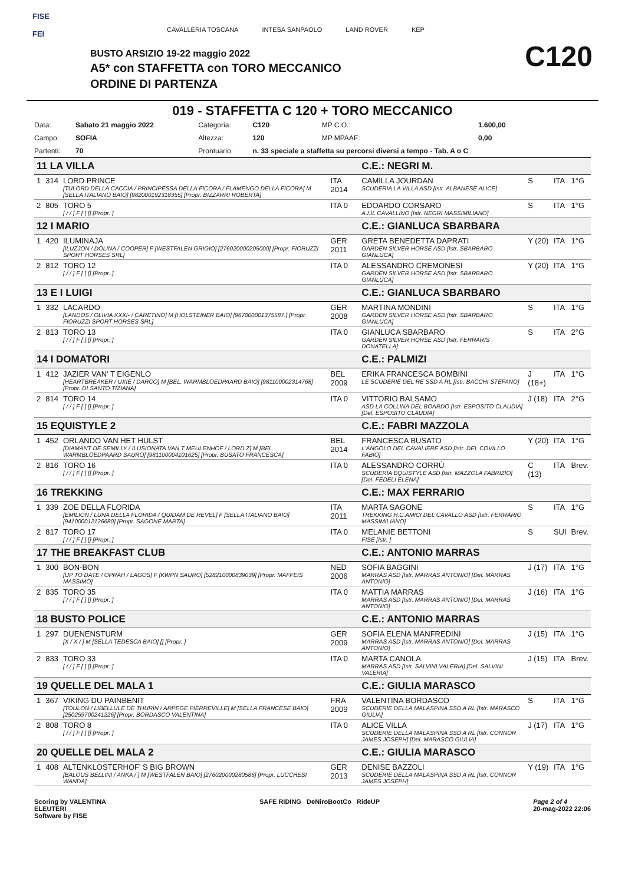FISE
FEI
CAVALLERIA TOSCANA INTESA SANPAOLO LAND ROVER KEP
BUSTO ARSIZIO 19-22 maggio 2022
A5* con STAFFETTA con TORO MECCANICO
ORDINE DI PARTENZA
C120
019 - STAFFETTA C 120 + TORO MECCANICO
| Data: | Sabato 21 maggio 2022 | Categoria: | C120 | MP C.O.: | 1.600,00 |
| Campo: | SOFIA | Altezza: | 120 | MP MPAAF: | 0,00 |
| Partenti: | 70 | Prontuario: | n. 33 speciale a staffetta su percorsi diversi a tempo - Tab. A o C | | |
| 11 LA VILLA | | | | C.E.: NEGRI M. | | | |
| 1 | 314 | LORD PRINCE [TULORD DELLA CACCIA / PRINCIPESSA DELLA FICORA / FLAMENGO DELLA FICORA] M [SELLA ITALIANO BAIO] [982000192318355] [Propr. BIZZARRI ROBERTA] | ITA 2014 | CAMILLA JOURDAN SCUDERIA LA VILLA ASD [Istr. ALBANESE ALICE] | S | ITA | 1°G |
| 2 | 805 | TORO 5 [ / / ] F [ ] [] [Propr. ] | ITA 0 | EDOARDO CORSARO A.I.IL CAVALLINO [Istr. NEGRI MASSIMILIANO] | S | ITA | 1°G |
| 12 I MARIO | | | | C.E.: GIANLUCA SBARBARA | | | |
| 1 | 420 | ILUMINAJA [ILUZJON / DOLINA / COOPER] F [WESTFALEN GRIGIO] [276020000205000] [Propr. FIORUZZI SPORT HORSES SRL] | GER 2011 | GRETA BENEDETTA DAPRATI GARDEN SILVER HORSE ASD [Istr. SBARBARO GIANLUCA] | Y (20) | ITA | 1°G |
| 2 | 812 | TORO 12 [ / / ] F [ ] [] [Propr. ] | ITA 0 | ALESSANDRO CREMONESI GARDEN SILVER HORSE ASD [Istr. SBARBARO GIANLUCA] | Y (20) | ITA | 1°G |
| 13 E I LUIGI | | | | C.E.: GIANLUCA SBARBARO | | | |
| 1 | 332 | LACARDO [LANDOS / OLIVIA XXXI- / CARETINO] M [HOLSTEINER BAIO] [967000001375587.] [Propr. FIORUZZI SPORT HORSES SRL] | GER 2008 | MARTINA MONDINI GARDEN SILVER HORSE ASD [Istr. SBARBARO GIANLUCA] | S | ITA | 1°G |
| 2 | 813 | TORO 13 [ / / ] F [ ] [] [Propr. ] | ITA 0 | GIANLUCA SBARBARO GARDEN SILVER HORSE ASD [Istr. FERRARIS DONATELLA] | S | ITA | 2°G |
| 14 I DOMATORI | | | | C.E.: PALMIZI | | | |
| 1 | 412 | JAZIER VAN' T EIGENLO [HEARTBREAKER / UXIE / DARCO] M [BEL. WARMBLOEDPAARD BAIO] [981100002314768] [Propr. DI SANTO TIZIANA] | BEL 2009 | ERIKA FRANCESCA BOMBINI LE SCUDERIE DEL RE SSD A RL [Istr. BACCHI STEFANO] | J (18+) | ITA | 1°G |
| 2 | 814 | TORO 14 [ / / ] F [ ] [] [Propr. ] | ITA 0 | VITTORIO BALSAMO ASD LA COLLINA DEL BOARDO [Istr. ESPOSITO CLAUDIA] [Del. ESPOSITO CLAUDIA] | J (18) | ITA | 2°G |
| 15 EQUISTYLE 2 | | | | C.E.: FABRI MAZZOLA | | | |
| 1 | 452 | ORLANDO VAN HET HULST [DIAMANT DE SEMILLY / ILUSIONATA VAN T MEULENHOF / LORD Z] M [BEL. WARMBLOEDPAARD SAURO] [981100004101625] [Propr. BUSATO FRANCESCA] | BEL 2014 | FRANCESCA BUSATO L'ANGOLO DEL CAVALIERE ASD [Istr. DEL COVILLO FABIO] | Y (20) | ITA | 1°G |
| 2 | 816 | TORO 16 [ / / ] F [ ] [] [Propr. ] | ITA 0 | ALESSANDRO CORRÙ SCUDERIA EQUISTYLE ASD [Istr. MAZZOLA FABRIZIO] [Del. FEDELI ELENA] | C (13) | ITA | Brev. |
| 16 TREKKING | | | | C.E.: MAX FERRARIO | | | |
| 1 | 339 | ZOE DELLA FLORIDA [EMILION / LUNA DELLA FLORIDA / QUIDAM DE REVEL] F [SELLA ITALIANO BAIO] [941000012126680] [Propr. SAGONE MARTA] | ITA 2011 | MARTA SAGONE TREKKING H.C.AMICI DEL CAVALLO ASD [Istr. FERRARIO MASSIMILIANO] | S | ITA | 1°G |
| 2 | 817 | TORO 17 [ / / ] F [ ] [] [Propr. ] | ITA 0 | MELANIE BETTONI FISE [Istr. ] | S | SUI | Brev. |
| 17 THE BREAKFAST CLUB | | | | C.E.: ANTONIO MARRAS | | | |
| 1 | 300 | BON-BON [UP TO DATE / OPRAH / LAGOS] F [KWPN SAURO] [528210000839039] [Propr. MAFFEIS MASSIMO] | NED 2006 | SOFIA BAGGINI MARRAS ASD [Istr. MARRAS ANTONIO] [Del. MARRAS ANTONIO] | J (17) | ITA | 1°G |
| 2 | 835 | TORO 35 [ / / ] F [ ] [] [Propr. ] | ITA 0 | MATTIA MARRAS MARRAS ASD [Istr. MARRAS ANTONIO] [Del. MARRAS ANTONIO] | J (16) | ITA | 1°G |
| 18 BUSTO POLICE | | | | C.E.: ANTONIO MARRAS | | | |
| 1 | 297 | DUENENSTURM [X / X / ] M [SELLA TEDESCA BAIO] [] [Propr. ] | GER 2009 | SOFIA ELENA MANFREDINI MARRAS ASD [Istr. MARRAS ANTONIO] [Del. MARRAS ANTONIO] | J (15) | ITA | 1°G |
| 2 | 833 | TORO 33 [ / / ] F [ ] [] [Propr. ] | ITA 0 | MARTA CANOLA MARRAS ASD [Istr. SALVINI VALERIA] [Del. SALVINI VALERIA] | J (15) | ITA | Brev. |
| 19 QUELLE DEL MALA 1 | | | | C.E.: GIULIA MARASCO | | | |
| 1 | 367 | VIKING DU PAINBENIT [TOULON / LIBELLULE DE THURIN / ARPEGE PIERREVILLE] M [SELLA FRANCESE BAIO] [250259700241226] [Propr. BORDASCO VALENTINA] | FRA 2009 | VALENTINA BORDASCO SCUDERIE DELLA MALASPINA SSD A RL [Istr. MARASCO GIULIA] | S | ITA | 1°G |
| 2 | 808 | TORO 8 [ / / ] F [ ] [] [Propr. ] | ITA 0 | ALICE VILLA SCUDERIE DELLA MALASPINA SSD A RL [Istr. CONNOR JAMES JOSEPH] [Del. MARASCO GIULIA] | J (17) | ITA | 1°G |
| 20 QUELLE DEL MALA 2 | | | | C.E.: GIULIA MARASCO | | | |
| 1 | 408 | ALTENKLOSTERHOF' S BIG BROWN [BALOUS BELLINI / ANKA / ] M [WESTFALEN BAIO] [276020000280586] [Propr. LUCCHESI WANDA] | GER 2013 | DENISE BAZZOLI SCUDERIE DELLA MALASPINA SSD A RL [Istr. CONNOR JAMES JOSEPH] | Y (19) | ITA | 1°G |
Scoring by VALENTINA
ELEUTERI
Software by FISE
SAFE RIDING DeNiroBootCo RideUP
Page 2 of 4
20-mag-2022 22:06